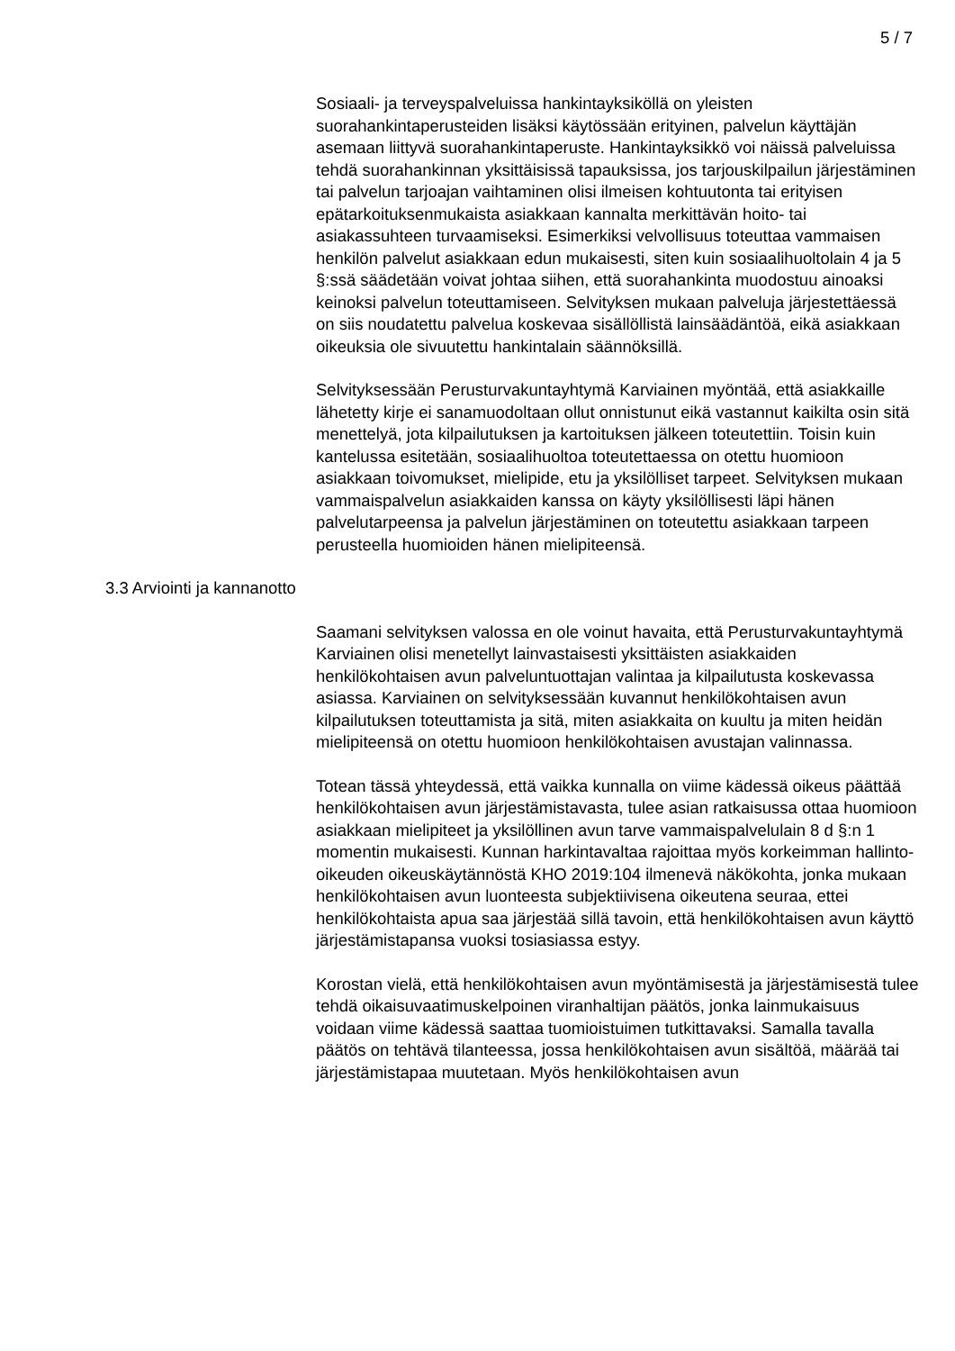5 / 7
Sosiaali- ja terveyspalveluissa hankintayksiköllä on yleisten suorahankintaperusteiden lisäksi käytössään erityinen, palvelun käyttäjän asemaan liittyvä suorahankintaperuste. Hankintayksikkö voi näissä palveluissa tehdä suorahankinnan yksittäisissä tapauksissa, jos tarjouskilpailun järjestäminen tai palvelun tarjoajan vaihtaminen olisi ilmeisen kohtuutonta tai erityisen epätarkoituksenmukaista asiakkaan kannalta merkittävän hoito- tai asiakassuhteen turvaamiseksi. Esimerkiksi velvollisuus toteuttaa vammaisen henkilön palvelut asiakkaan edun mukaisesti, siten kuin sosiaalihuoltolain 4 ja 5 §:ssä säädetään voivat johtaa siihen, että suorahankinta muodostuu ainoaksi keinoksi palvelun toteuttamiseen. Selvityksen mukaan palveluja järjestettäessä on siis noudatettu palvelua koskevaa sisällöllistä lainsäädäntöä, eikä asiakkaan oikeuksia ole sivuutettu hankintalain säännöksillä.
Selvityksessään Perusturvakuntayhtymä Karviainen myöntää, että asiakkaille lähetetty kirje ei sanamuodoltaan ollut onnistunut eikä vastannut kaikilta osin sitä menettelyä, jota kilpailutuksen ja kartoituksen jälkeen toteutettiin. Toisin kuin kantelussa esitetään, sosiaalihuoltoa toteutettaessa on otettu huomioon asiakkaan toivomukset, mielipide, etu ja yksilölliset tarpeet. Selvityksen mukaan vammaispalvelun asiakkaiden kanssa on käyty yksilöllisesti läpi hänen palvelutarpeensa ja palvelun järjestäminen on toteutettu asiakkaan tarpeen perusteella huomioiden hänen mielipiteensä.
3.3 Arviointi ja kannanotto
Saamani selvityksen valossa en ole voinut havaita, että Perusturvakuntayhtymä Karviainen olisi menetellyt lainvastaisesti yksittäisten asiakkaiden henkilökohtaisen avun palveluntuottajan valintaa ja kilpailutusta koskevassa asiassa. Karviainen on selvityksessään kuvannut henkilökohtaisen avun kilpailutuksen toteuttamista ja sitä, miten asiakkaita on kuultu ja miten heidän mielipiteensä on otettu huomioon henkilökohtaisen avustajan valinnassa.
Totean tässä yhteydessä, että vaikka kunnalla on viime kädessä oikeus päättää henkilökohtaisen avun järjestämistavasta, tulee asian ratkaisussa ottaa huomioon asiakkaan mielipiteet ja yksilöllinen avun tarve vammaispalvelulain 8 d §:n 1 momentin mukaisesti. Kunnan harkintavaltaa rajoittaa myös korkeimman hallinto-oikeuden oikeuskäytännöstä KHO 2019:104 ilmenevä näkökohta, jonka mukaan henkilökohtaisen avun luonteesta subjektiivisena oikeutena seuraa, ettei henkilökohtaista apua saa järjestää sillä tavoin, että henkilökohtaisen avun käyttö järjestämistapansa vuoksi tosiasiassa estyy.
Korostan vielä, että henkilökohtaisen avun myöntämisestä ja järjestämisestä tulee tehdä oikaisuvaatimuskelpoinen viranhaltijan päätös, jonka lainmukaisuus voidaan viime kädessä saattaa tuomioistuimen tutkittavaksi. Samalla tavalla päätös on tehtävä tilanteessa, jossa henkilökohtaisen avun sisältöä, määrää tai järjestämistapaa muutetaan. Myös henkilökohtaisen avun